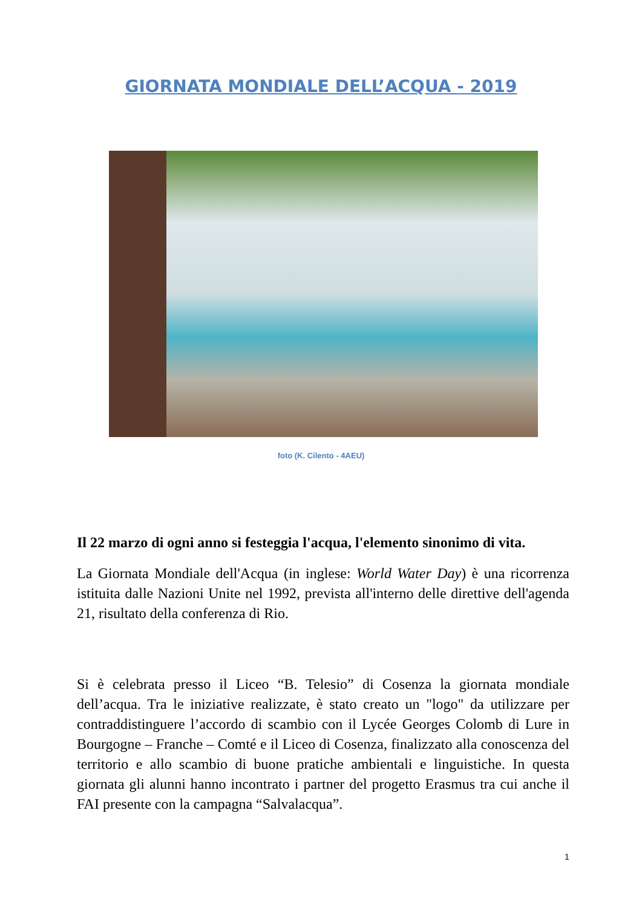GIORNATA MONDIALE DELL’ACQUA - 2019
foto (K. Cilento - 4AEU)
Il 22 marzo di ogni anno si festeggia l'acqua, l'elemento sinonimo di vita.
La Giornata Mondiale dell'Acqua (in inglese: World Water Day) è una ricorrenza istituita dalle Nazioni Unite nel 1992, prevista all'interno delle direttive dell'agenda 21, risultato della conferenza di Rio.
Si è celebrata presso il Liceo “B. Telesio” di Cosenza la giornata mondiale dell’acqua. Tra le iniziative realizzate, è stato creato un "logo" da utilizzare per contraddistinguere l’accordo di scambio con il Lycée Georges Colomb di Lure in Bourgogne – Franche – Comté e il Liceo di Cosenza, finalizzato alla conoscenza del territorio e allo scambio di buone pratiche ambientali e linguistiche. In questa giornata gli alunni hanno incontrato i partner del progetto Erasmus tra cui anche il FAI presente con la campagna “Salvalacqua”.
1